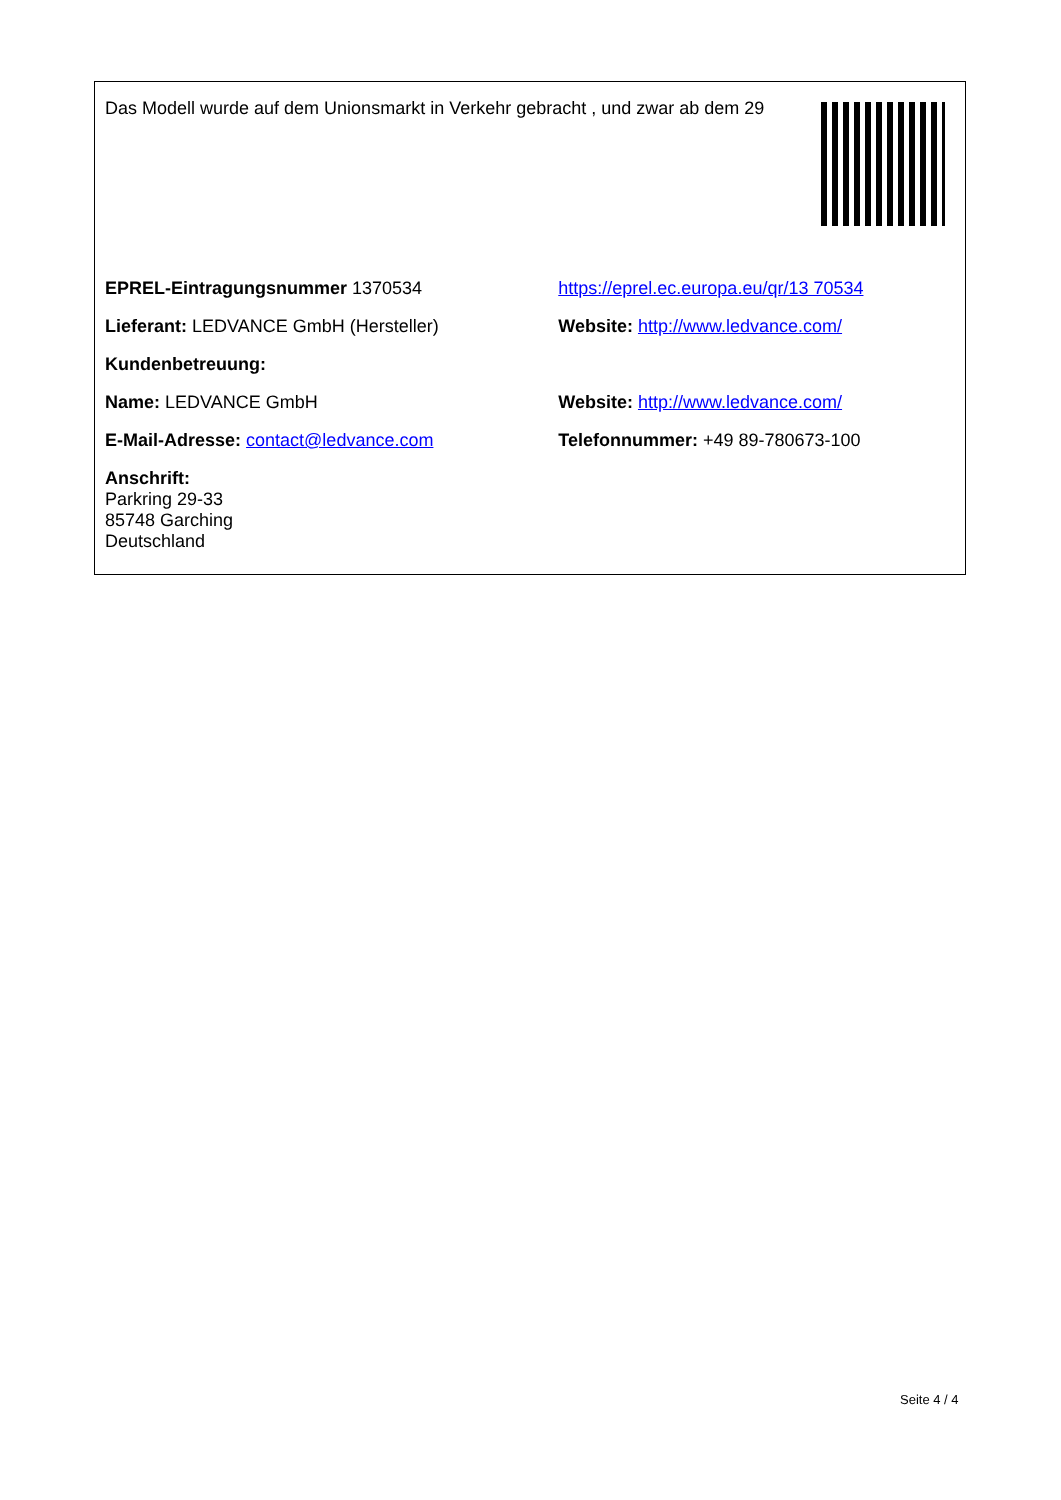Das Modell wurde auf dem Unionsmarkt in Verkehr gebracht , und zwar ab dem 29
| EPREL-Eintragungsnummer 1370534 | https://eprel.ec.europa.eu/qr/13 70534 |
| Lieferant: LEDVANCE GmbH (Hersteller) | Website: http://www.ledvance.com/ |
| Kundenbetreuung: | |
| Name: LEDVANCE GmbH | Website: http://www.ledvance.com/ |
| E-Mail-Adresse: contact@ledvance.com | Telefonnummer: +49 89-780673-100 |
| Anschrift: Parkring 29-33 85748 Garching Deutschland | |
Seite 4 / 4